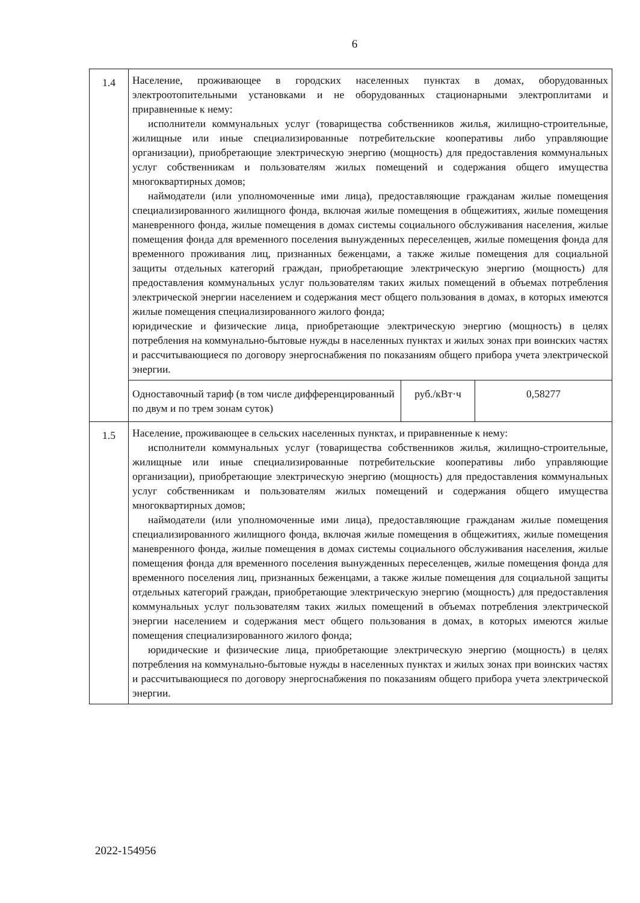6
| 1.4 | Население, проживающее в городских населенных пунктах в домах, оборудованных электроотопительными установками и не оборудованных стационарными электроплитами и приравненные к нему: исполнители коммунальных услуг (товарищества собственников жилья, жилищно-строительные, жилищные или иные специализированные потребительские кооперативы либо управляющие организации), приобретающие электрическую энергию (мощность) для предоставления коммунальных услуг собственникам и пользователям жилых помещений и содержания общего имущества многоквартирных домов; наймодатели (или уполномоченные ими лица), предоставляющие гражданам жилые помещения специализированного жилищного фонда, включая жилые помещения в общежитиях, жилые помещения маневренного фонда, жилые помещения в домах системы социального обслуживания населения, жилые помещения фонда для временного поселения вынужденных переселенцев, жилые помещения фонда для временного проживания лиц, признанных беженцами, а также жилые помещения для социальной защиты отдельных категорий граждан, приобретающие электрическую энергию (мощность) для предоставления коммунальных услуг пользователям таких жилых помещений в объемах потребления электрической энергии населением и содержания мест общего пользования в домах, в которых имеются жилые помещения специализированного жилого фонда; юридические и физические лица, приобретающие электрическую энергию (мощность) в целях потребления на коммунально-бытовые нужды в населенных пунктах и жилых зонах при воинских частях и рассчитывающиеся по договору энергоснабжения по показаниям общего прибора учета электрической энергии. | | |
| | Одноставочный тариф (в том числе дифференцированный по двум и по трем зонам суток) | руб./кВт·ч | 0,58277 |
| 1.5 | Население, проживающее в сельских населенных пунктах, и приравненные к нему: исполнители коммунальных услуг (товарищества собственников жилья, жилищно-строительные, жилищные или иные специализированные потребительские кооперативы либо управляющие организации), приобретающие электрическую энергию (мощность) для предоставления коммунальных услуг собственникам и пользователям жилых помещений и содержания общего имущества многоквартирных домов; наймодатели (или уполномоченные ими лица), предоставляющие гражданам жилые помещения специализированного жилищного фонда, включая жилые помещения в общежитиях, жилые помещения маневренного фонда, жилые помещения в домах системы социального обслуживания населения, жилые помещения фонда для временного поселения вынужденных переселенцев, жилые помещения фонда для временного поселения лиц, признанных беженцами, а также жилые помещения для социальной защиты отдельных категорий граждан, приобретающие электрическую энергию (мощность) для предоставления коммунальных услуг пользователям таких жилых помещений в объемах потребления электрической энергии населением и содержания мест общего пользования в домах, в которых имеются жилые помещения специализированного жилого фонда; юридические и физические лица, приобретающие электрическую энергию (мощность) в целях потребления на коммунально-бытовые нужды в населенных пунктах и жилых зонах при воинских частях и рассчитывающиеся по договору энергоснабжения по показаниям общего прибора учета электрической энергии. | | |
2022-154956